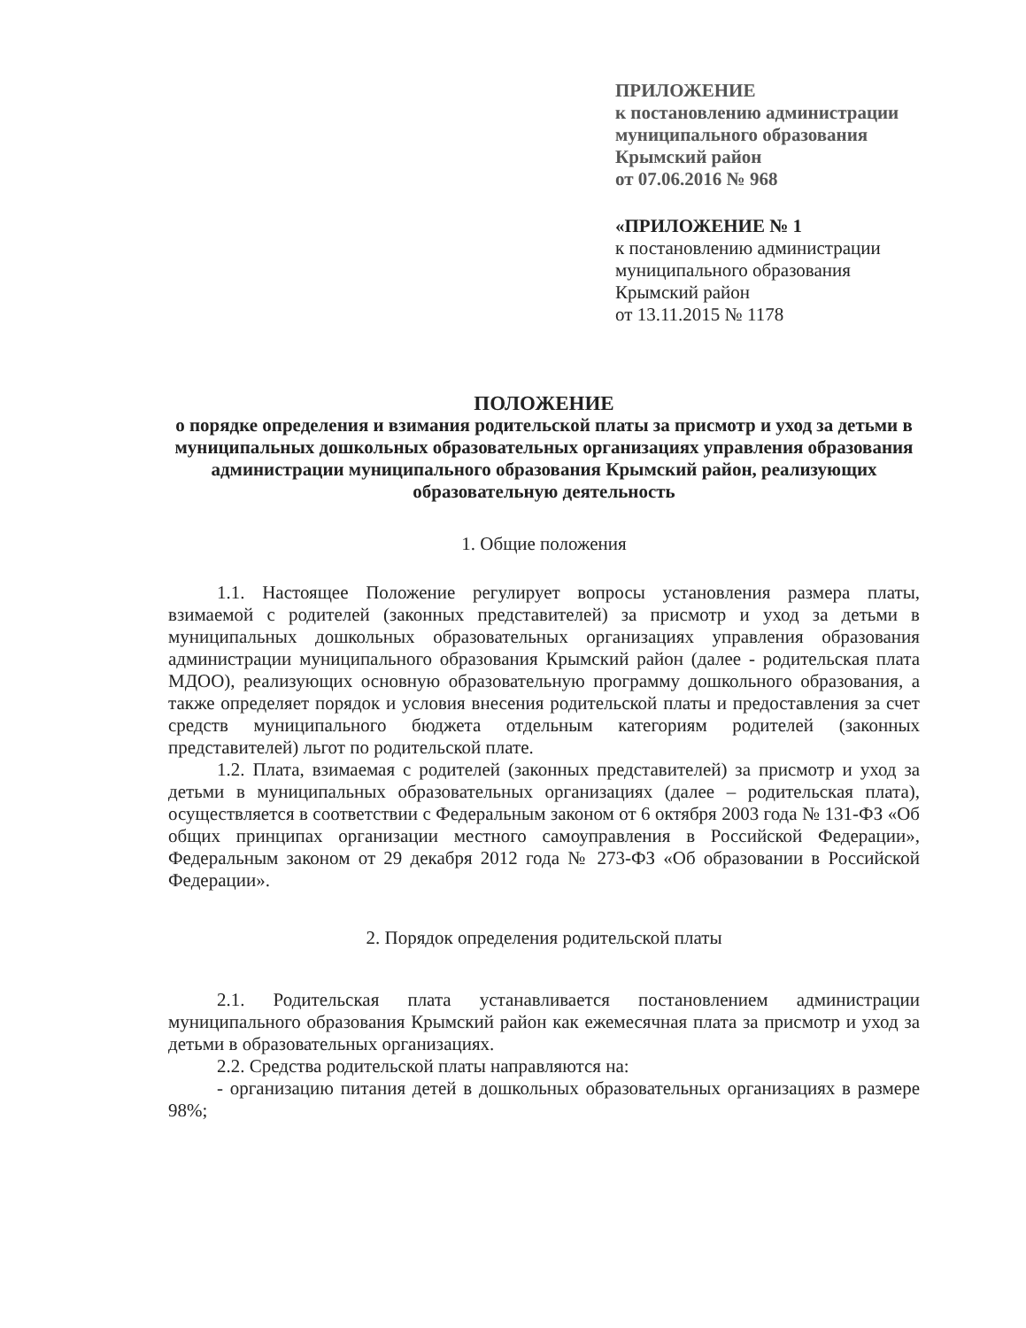ПРИЛОЖЕНИЕ
к постановлению администрации
муниципального образования
Крымский район
от 07.06.2016 № 968
«ПРИЛОЖЕНИЕ № 1
к постановлению администрации
муниципального образования
Крымский район
от 13.11.2015 № 1178
ПОЛОЖЕНИЕ
о порядке определения и взимания родительской платы за присмотр и уход за детьми в муниципальных дошкольных образовательных организациях управления образования администрации муниципального образования Крымский район, реализующих образовательную деятельность
1. Общие положения
1.1. Настоящее Положение регулирует вопросы установления размера платы, взимаемой с родителей (законных представителей) за присмотр и уход за детьми в муниципальных дошкольных образовательных организациях управления образования администрации муниципального образования Крымский район (далее - родительская плата МДОО), реализующих основную образовательную программу дошкольного образования, а также определяет порядок и условия внесения родительской платы и предоставления за счет средств муниципального бюджета отдельным категориям родителей (законных представителей) льгот по родительской плате.
1.2. Плата, взимаемая с родителей (законных представителей) за присмотр и уход за детьми в муниципальных образовательных организациях (далее – родительская плата), осуществляется в соответствии с Федеральным законом от 6 октября 2003 года № 131-ФЗ «Об общих принципах организации местного самоуправления в Российской Федерации», Федеральным законом от 29 декабря 2012 года № 273-ФЗ «Об образовании в Российской Федерации».
2. Порядок определения родительской платы
2.1. Родительская плата устанавливается постановлением администрации муниципального образования Крымский район как ежемесячная плата за присмотр и уход за детьми в образовательных организациях.
2.2. Средства родительской платы направляются на:
- организацию питания детей в дошкольных образовательных организациях в размере 98%;